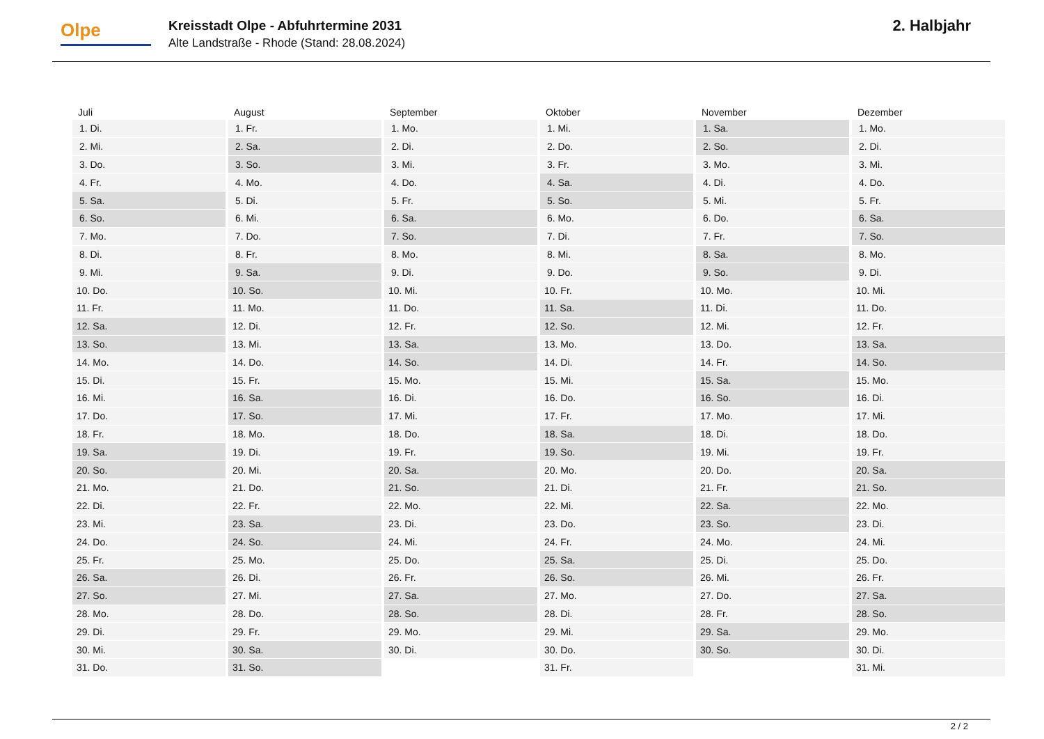Olpe
Kreisstadt Olpe - Abfuhrtermine 2031
Alte Landstraße - Rhode (Stand: 28.08.2024)
2. Halbjahr
| Juli | August | September | Oktober | November | Dezember |
| --- | --- | --- | --- | --- | --- |
| 1. Di. | 1. Fr. | 1. Mo. | 1. Mi. | 1. Sa. | 1. Mo. |
| 2. Mi. | 2. Sa. | 2. Di. | 2. Do. | 2. So. | 2. Di. |
| 3. Do. | 3. So. | 3. Mi. | 3. Fr. | 3. Mo. | 3. Mi. |
| 4. Fr. | 4. Mo. | 4. Do. | 4. Sa. | 4. Di. | 4. Do. |
| 5. Sa. | 5. Di. | 5. Fr. | 5. So. | 5. Mi. | 5. Fr. |
| 6. So. | 6. Mi. | 6. Sa. | 6. Mo. | 6. Do. | 6. Sa. |
| 7. Mo. | 7. Do. | 7. So. | 7. Di. | 7. Fr. | 7. So. |
| 8. Di. | 8. Fr. | 8. Mo. | 8. Mi. | 8. Sa. | 8. Mo. |
| 9. Mi. | 9. Sa. | 9. Di. | 9. Do. | 9. So. | 9. Di. |
| 10. Do. | 10. So. | 10. Mi. | 10. Fr. | 10. Mo. | 10. Mi. |
| 11. Fr. | 11. Mo. | 11. Do. | 11. Sa. | 11. Di. | 11. Do. |
| 12. Sa. | 12. Di. | 12. Fr. | 12. So. | 12. Mi. | 12. Fr. |
| 13. So. | 13. Mi. | 13. Sa. | 13. Mo. | 13. Do. | 13. Sa. |
| 14. Mo. | 14. Do. | 14. So. | 14. Di. | 14. Fr. | 14. So. |
| 15. Di. | 15. Fr. | 15. Mo. | 15. Mi. | 15. Sa. | 15. Mo. |
| 16. Mi. | 16. Sa. | 16. Di. | 16. Do. | 16. So. | 16. Di. |
| 17. Do. | 17. So. | 17. Mi. | 17. Fr. | 17. Mo. | 17. Mi. |
| 18. Fr. | 18. Mo. | 18. Do. | 18. Sa. | 18. Di. | 18. Do. |
| 19. Sa. | 19. Di. | 19. Fr. | 19. So. | 19. Mi. | 19. Fr. |
| 20. So. | 20. Mi. | 20. Sa. | 20. Mo. | 20. Do. | 20. Sa. |
| 21. Mo. | 21. Do. | 21. So. | 21. Di. | 21. Fr. | 21. So. |
| 22. Di. | 22. Fr. | 22. Mo. | 22. Mi. | 22. Sa. | 22. Mo. |
| 23. Mi. | 23. Sa. | 23. Di. | 23. Do. | 23. So. | 23. Di. |
| 24. Do. | 24. So. | 24. Mi. | 24. Fr. | 24. Mo. | 24. Mi. |
| 25. Fr. | 25. Mo. | 25. Do. | 25. Sa. | 25. Di. | 25. Do. |
| 26. Sa. | 26. Di. | 26. Fr. | 26. So. | 26. Mi. | 26. Fr. |
| 27. So. | 27. Mi. | 27. Sa. | 27. Mo. | 27. Do. | 27. Sa. |
| 28. Mo. | 28. Do. | 28. So. | 28. Di. | 28. Fr. | 28. So. |
| 29. Di. | 29. Fr. | 29. Mo. | 29. Mi. | 29. Sa. | 29. Mo. |
| 30. Mi. | 30. Sa. | 30. Di. | 30. Do. | 30. So. | 30. Di. |
| 31. Do. | 31. So. | | 31. Fr. | | 31. Mi. |
2 / 2